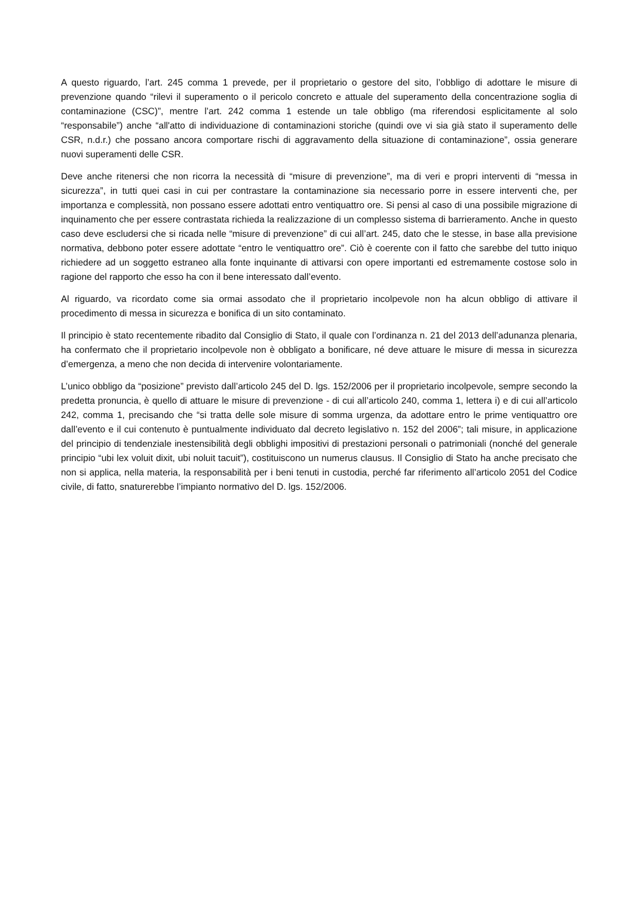A questo riguardo, l’art. 245 comma 1 prevede, per il proprietario o gestore del sito, l’obbligo di adottare le misure di prevenzione quando “rilevi il superamento o il pericolo concreto e attuale del superamento della concentrazione soglia di contaminazione (CSC)”, mentre l’art. 242 comma 1 estende un tale obbligo (ma riferendosi esplicitamente al solo “responsabile”) anche “all'atto di individuazione di contaminazioni storiche (quindi ove vi sia già stato il superamento delle CSR, n.d.r.) che possano ancora comportare rischi di aggravamento della situazione di contaminazione”, ossia generare nuovi superamenti delle CSR.
Deve anche ritenersi che non ricorra la necessità di “misure di prevenzione”, ma di veri e propri interventi di “messa in sicurezza”, in tutti quei casi in cui per contrastare la contaminazione sia necessario porre in essere interventi che, per importanza e complessità, non possano essere adottati entro ventiquattro ore. Si pensi al caso di una possibile migrazione di inquinamento che per essere contrastata richieda la realizzazione di un complesso sistema di barrieramento. Anche in questo caso deve escludersi che si ricada nelle “misure di prevenzione” di cui all’art. 245, dato che le stesse, in base alla previsione normativa, debbono poter essere adottate “entro le ventiquattro ore”. Ciò è coerente con il fatto che sarebbe del tutto iniquo richiedere ad un soggetto estraneo alla fonte inquinante di attivarsi con opere importanti ed estremamente costose solo in ragione del rapporto che esso ha con il bene interessato dall’evento.
Al riguardo, va ricordato come sia ormai assodato che il proprietario incolpevole non ha alcun obbligo di attivare il procedimento di messa in sicurezza e bonifica di un sito contaminato.
Il principio è stato recentemente ribadito dal Consiglio di Stato, il quale con l’ordinanza n. 21 del 2013 dell’adunanza plenaria, ha confermato che il proprietario incolpevole non è obbligato a bonificare, né deve attuare le misure di messa in sicurezza d’emergenza, a meno che non decida di intervenire volontariamente.
L’unico obbligo da “posizione” previsto dall’articolo 245 del D. lgs. 152/2006 per il proprietario incolpevole, sempre secondo la predetta pronuncia, è quello di attuare le misure di prevenzione - di cui all’articolo 240, comma 1, lettera i) e di cui all’articolo 242, comma 1, precisando che “si tratta delle sole misure di somma urgenza, da adottare entro le prime ventiquattro ore dall’evento e il cui contenuto è puntualmente individuato dal decreto legislativo n. 152 del 2006”; tali misure, in applicazione del principio di tendenziale inestensibilità degli obblighi impositivi di prestazioni personali o patrimoniali (nonché del generale principio “ubi lex voluit dixit, ubi noluit tacuit”), costituiscono un numerus clausus. Il Consiglio di Stato ha anche precisato che non si applica, nella materia, la responsabilità per i beni tenuti in custodia, perché far riferimento all’articolo 2051 del Codice civile, di fatto, snaturerebbe l’impianto normativo del D. lgs. 152/2006.